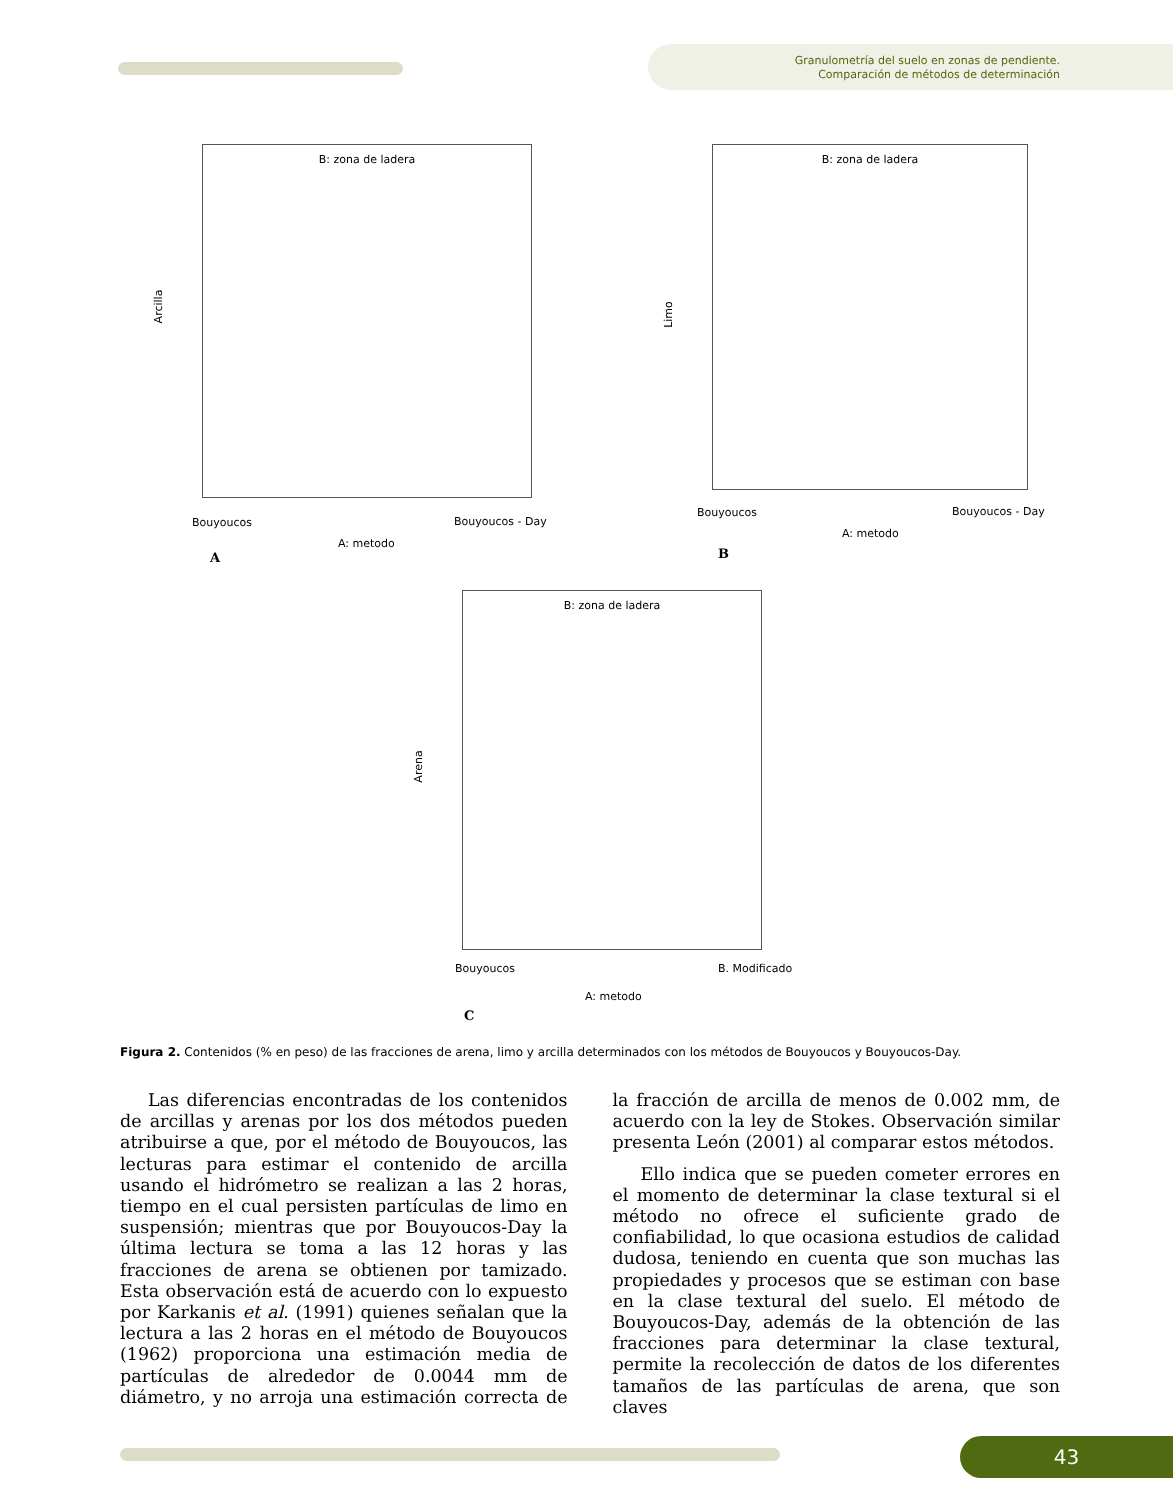Granulometría del suelo en zonas de pendiente.
Comparación de métodos de determinación
B: zona de ladera
Arcilla
Bouyoucos Bouyoucos - Day
A: metodo
A
B: zona de ladera
Limo
Bouyoucos Bouyoucos - Day
A: metodo
B
B: zona de ladera
Arena
Bouyoucos B. Modificado
A: metodo
C
Figura 2. Contenidos (% en peso) de las fracciones de arena, limo y arcilla determinados con los métodos de Bouyoucos y Bouyoucos-Day.
Las diferencias encontradas de los contenidos de arcillas y arenas por los dos métodos pueden atribuirse a que, por el método de Bouyoucos, las lecturas para estimar el contenido de arcilla usando el hidrómetro se realizan a las 2 horas, tiempo en el cual persisten partículas de limo en suspensión; mientras que por Bouyoucos-Day la última lectura se toma a las 12 horas y las fracciones de arena se obtienen por tamizado. Esta observación está de acuerdo con lo expuesto por Karkanis et al. (1991) quienes señalan que la lectura a las 2 horas en el método de Bouyoucos (1962) proporciona una estimación media de partículas de alrededor de 0.0044 mm de diámetro, y no arroja una estimación correcta de la fracción de arcilla de menos de 0.002 mm, de acuerdo con la ley de Stokes. Observación similar presenta León (2001) al comparar estos métodos.
Ello indica que se pueden cometer errores en el momento de determinar la clase textural si el método no ofrece el suficiente grado de confiabilidad, lo que ocasiona estudios de calidad dudosa, teniendo en cuenta que son muchas las propiedades y procesos que se estiman con base en la clase textural del suelo. El método de Bouyoucos-Day, además de la obtención de las fracciones para determinar la clase textural, permite la recolección de datos de los diferentes tamaños de las partículas de arena, que son claves
43